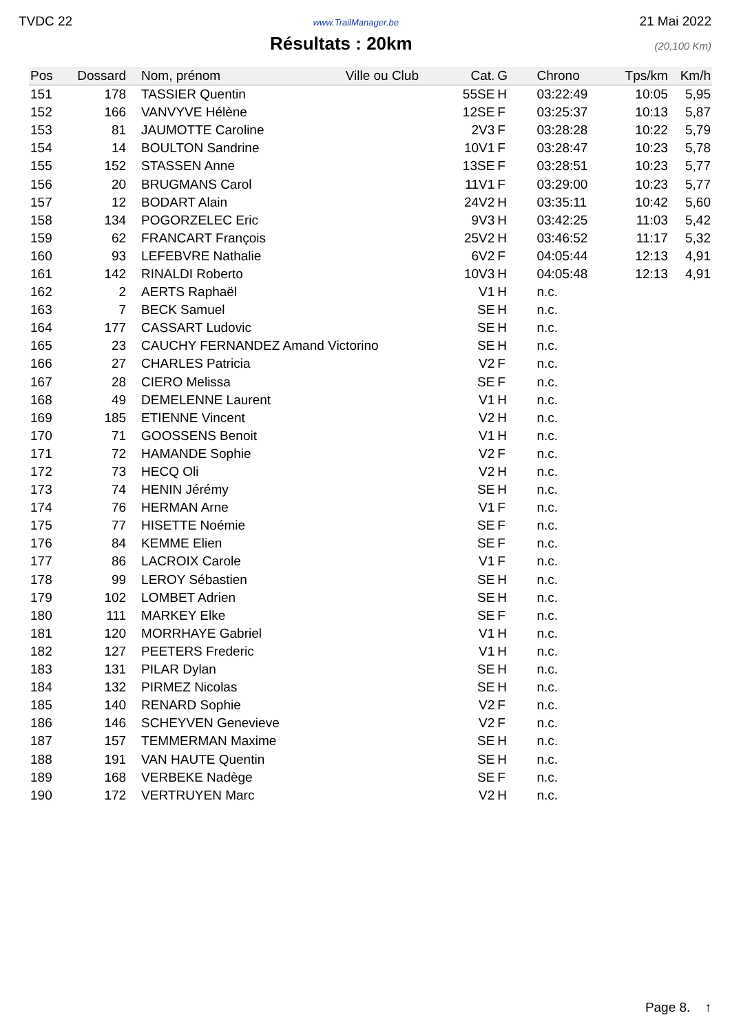TVDC 22 www.TrailManager.be 21 Mai 2022
Résultats : 20km
(20,100 Km)
| Pos | Dossard | Nom, prénom | Ville ou Club | Cat. | G | Chrono | Tps/km | Km/h |
| --- | --- | --- | --- | --- | --- | --- | --- | --- |
| 151 | 178 | TASSIER Quentin | | 55SE | H | 03:22:49 | 10:05 | 5,95 |
| 152 | 166 | VANVYVE Hélène | | 12SE | F | 03:25:37 | 10:13 | 5,87 |
| 153 | 81 | JAUMOTTE Caroline | | 2V3 | F | 03:28:28 | 10:22 | 5,79 |
| 154 | 14 | BOULTON Sandrine | | 10V1 | F | 03:28:47 | 10:23 | 5,78 |
| 155 | 152 | STASSEN Anne | | 13SE | F | 03:28:51 | 10:23 | 5,77 |
| 156 | 20 | BRUGMANS Carol | | 11V1 | F | 03:29:00 | 10:23 | 5,77 |
| 157 | 12 | BODART Alain | | 24V2 | H | 03:35:11 | 10:42 | 5,60 |
| 158 | 134 | POGORZELEC Eric | | 9V3 | H | 03:42:25 | 11:03 | 5,42 |
| 159 | 62 | FRANCART François | | 25V2 | H | 03:46:52 | 11:17 | 5,32 |
| 160 | 93 | LEFEBVRE Nathalie | | 6V2 | F | 04:05:44 | 12:13 | 4,91 |
| 161 | 142 | RINALDI Roberto | | 10V3 | H | 04:05:48 | 12:13 | 4,91 |
| 162 | 2 | AERTS Raphaël | | V1 | H | n.c. | | |
| 163 | 7 | BECK Samuel | | SE | H | n.c. | | |
| 164 | 177 | CASSART Ludovic | | SE | H | n.c. | | |
| 165 | 23 | CAUCHY FERNANDEZ Amand Victorino | | SE | H | n.c. | | |
| 166 | 27 | CHARLES Patricia | | V2 | F | n.c. | | |
| 167 | 28 | CIERO Melissa | | SE | F | n.c. | | |
| 168 | 49 | DEMELENNE Laurent | | V1 | H | n.c. | | |
| 169 | 185 | ETIENNE Vincent | | V2 | H | n.c. | | |
| 170 | 71 | GOOSSENS Benoit | | V1 | H | n.c. | | |
| 171 | 72 | HAMANDE Sophie | | V2 | F | n.c. | | |
| 172 | 73 | HECQ Oli | | V2 | H | n.c. | | |
| 173 | 74 | HENIN Jérémy | | SE | H | n.c. | | |
| 174 | 76 | HERMAN Arne | | V1 | F | n.c. | | |
| 175 | 77 | HISETTE Noémie | | SE | F | n.c. | | |
| 176 | 84 | KEMME Elien | | SE | F | n.c. | | |
| 177 | 86 | LACROIX Carole | | V1 | F | n.c. | | |
| 178 | 99 | LEROY Sébastien | | SE | H | n.c. | | |
| 179 | 102 | LOMBET Adrien | | SE | H | n.c. | | |
| 180 | 111 | MARKEY Elke | | SE | F | n.c. | | |
| 181 | 120 | MORRHAYE Gabriel | | V1 | H | n.c. | | |
| 182 | 127 | PEETERS Frederic | | V1 | H | n.c. | | |
| 183 | 131 | PILAR Dylan | | SE | H | n.c. | | |
| 184 | 132 | PIRMEZ Nicolas | | SE | H | n.c. | | |
| 185 | 140 | RENARD Sophie | | V2 | F | n.c. | | |
| 186 | 146 | SCHEYVEN Genevieve | | V2 | F | n.c. | | |
| 187 | 157 | TEMMERMAN Maxime | | SE | H | n.c. | | |
| 188 | 191 | VAN HAUTE Quentin | | SE | H | n.c. | | |
| 189 | 168 | VERBEKE Nadège | | SE | F | n.c. | | |
| 190 | 172 | VERTRUYEN Marc | | V2 | H | n.c. | | |
Page 8. ↑